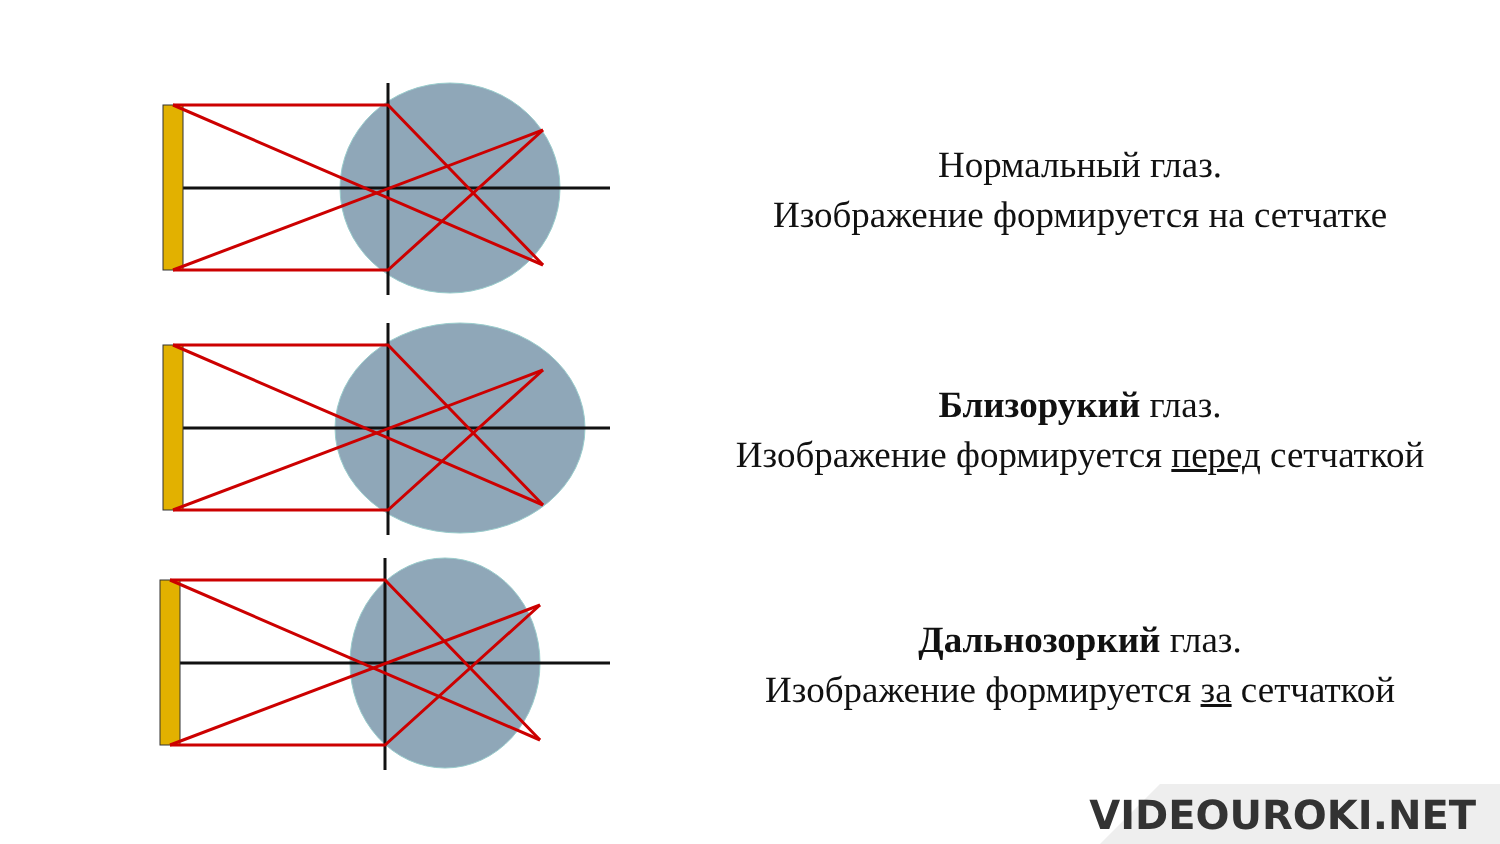Нормальный глаз.
Изображение формируется на сетчатке
Близорукий глаз.
Изображение формируется перед сетчаткой
Дальнозоркий глаз.
Изображение формируется за сетчаткой
VIDEOUROKI.NET